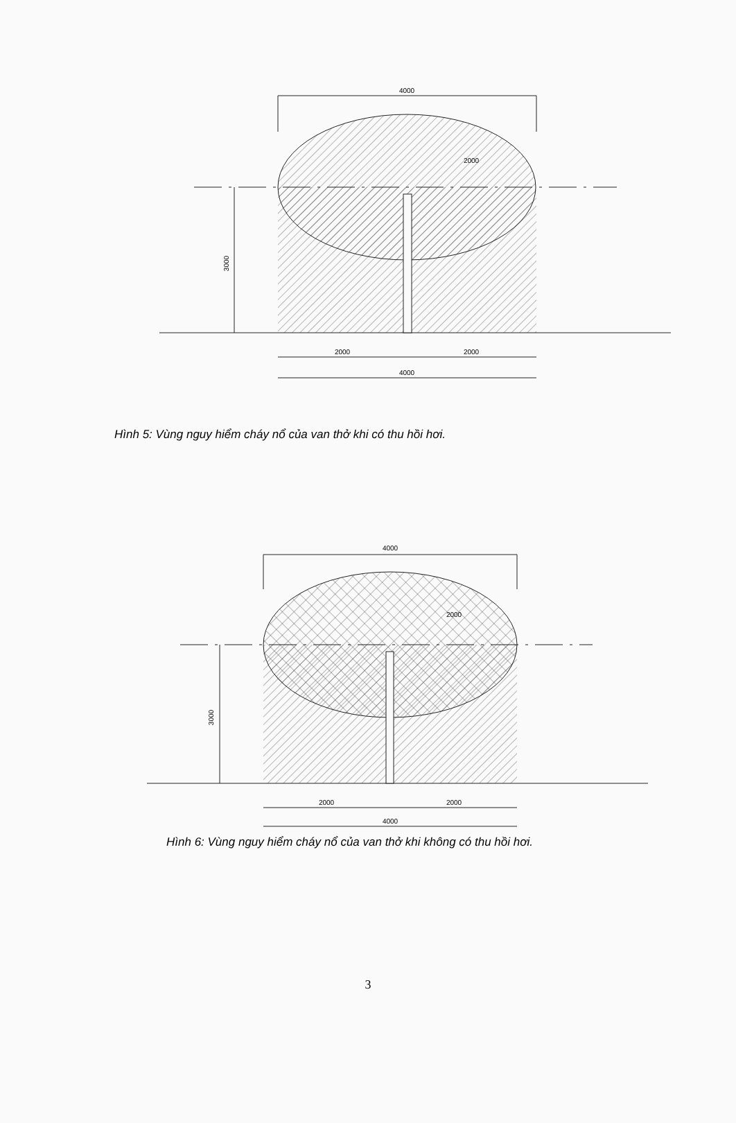4000
2000
2000
2000
4000
3000
Hình 5: Vùng nguy hiểm cháy nổ của van thở khi có thu hồi hơi.
4000
2000
2000
2000
4000
3000
Hình 6: Vùng nguy hiểm cháy nổ của van thở khi không có thu hồi hơi.
3